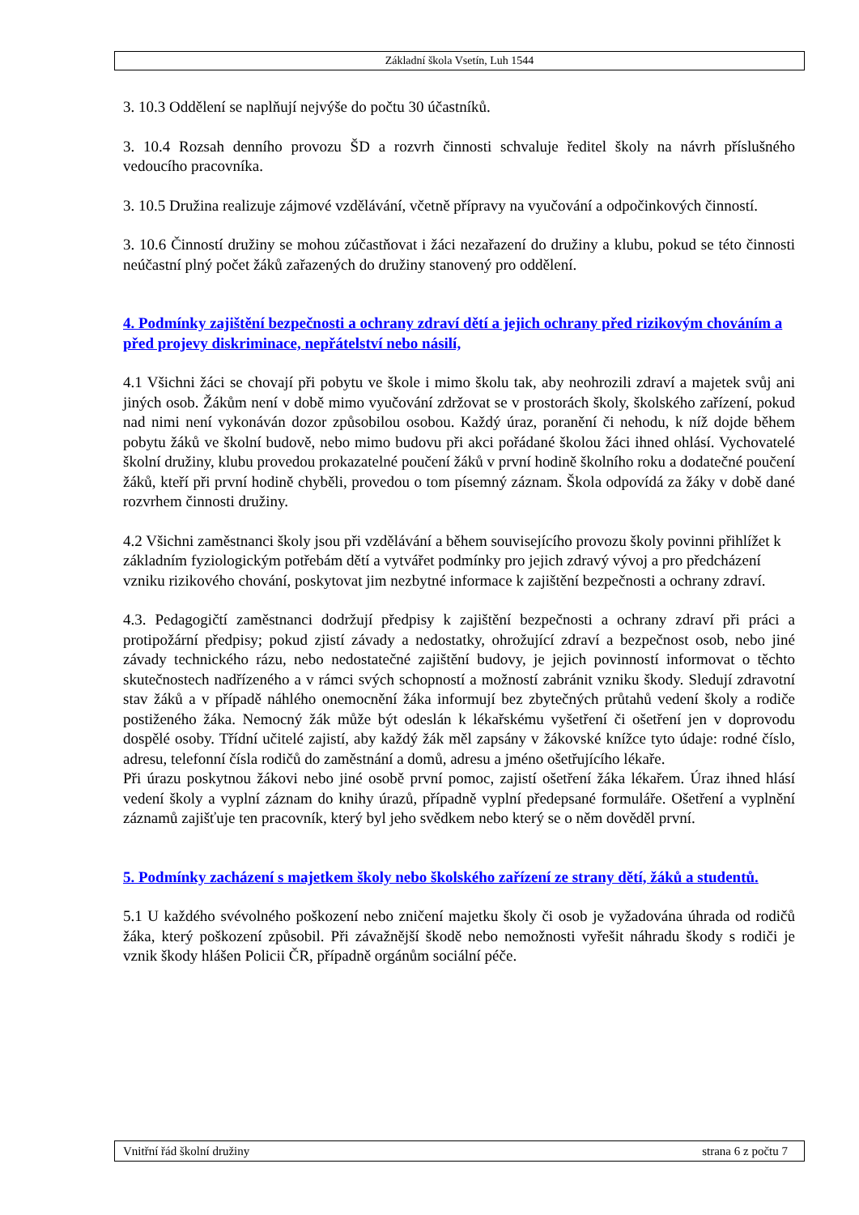Základní škola Vsetín, Luh 1544
3. 10.3 Oddělení se naplňují nejvýše do počtu 30 účastníků.
3. 10.4 Rozsah denního provozu ŠD a rozvrh činnosti schvaluje ředitel školy na návrh příslušného vedoucího pracovníka.
3. 10.5 Družina realizuje zájmové vzdělávání, včetně přípravy na vyučování a odpočinkových činností.
3. 10.6 Činností družiny se mohou zúčastňovat i žáci nezařazení do družiny a klubu, pokud se této činnosti neúčastní plný počet žáků zařazených do družiny stanovený pro oddělení.
4. Podmínky zajištění bezpečnosti a ochrany zdraví dětí a jejich ochrany před rizikovým chováním a před projevy diskriminace, nepřátelství nebo násilí,
4.1 Všichni žáci se chovají při pobytu ve škole i mimo školu tak, aby neohrozili zdraví a majetek svůj ani jiných osob. Žákům není v době mimo vyučování zdržovat se v prostorách školy, školského zařízení, pokud nad nimi není vykonáván dozor způsobilou osobou. Každý úraz, poranění či nehodu, k níž dojde během pobytu žáků ve školní budově, nebo mimo budovu při akci pořádané školou žáci ihned ohlásí. Vychovatelé školní družiny, klubu provedou prokazatelné poučení žáků v první hodině školního roku a dodatečné poučení žáků, kteří při první hodině chyběli, provedou o tom písemný záznam. Škola odpovídá za žáky v době dané rozvrhem činnosti družiny.
4.2 Všichni zaměstnanci školy jsou při vzdělávání a během souvisejícího provozu školy povinni přihlížet k základním fyziologickým potřebám dětí a vytvářet podmínky pro jejich zdravý vývoj a pro předcházení vzniku rizikového chování, poskytovat jim nezbytné informace k zajištění bezpečnosti a ochrany zdraví.
4.3. Pedagogičtí zaměstnanci dodržují předpisy k zajištění bezpečnosti a ochrany zdraví při práci a protipožární předpisy; pokud zjistí závady a nedostatky, ohrožující zdraví a bezpečnost osob, nebo jiné závady technického rázu, nebo nedostatečné zajištění budovy, je jejich povinností informovat o těchto skutečnostech nadřízeného a v rámci svých schopností a možností zabránit vzniku škody. Sledují zdravotní stav žáků a v případě náhlého onemocnění žáka informují bez zbytečných průtahů vedení školy a rodiče postiženého žáka. Nemocný žák může být odeslán k lékařskému vyšetření či ošetření jen v doprovodu dospělé osoby. Třídní učitelé zajistí, aby každý žák měl zapsány v žákovské knížce tyto údaje: rodné číslo, adresu, telefonní čísla rodičů do zaměstnání a domů, adresu a jméno ošetřujícího lékaře.
Při úrazu poskytnou žákovi nebo jiné osobě první pomoc, zajistí ošetření žáka lékařem. Úraz ihned hlásí vedení školy a vyplní záznam do knihy úrazů, případně vyplní předepsané formuláře. Ošetření a vyplnění záznamů zajišťuje ten pracovník, který byl jeho svědkem nebo který se o něm dověděl první.
5. Podmínky zacházení s majetkem školy nebo školského zařízení ze strany dětí, žáků a studentů.
5.1 U každého svévolného poškození nebo zničení majetku školy či osob je vyžadována úhrada od rodičů žáka, který poškození způsobil. Při závažnější škodě nebo nemožnosti vyřešit náhradu škody s rodiči je vznik škody hlášen Policii ČR, případně orgánům sociální péče.
Vnitřní řád školní družiny strana 6 z počtu 7